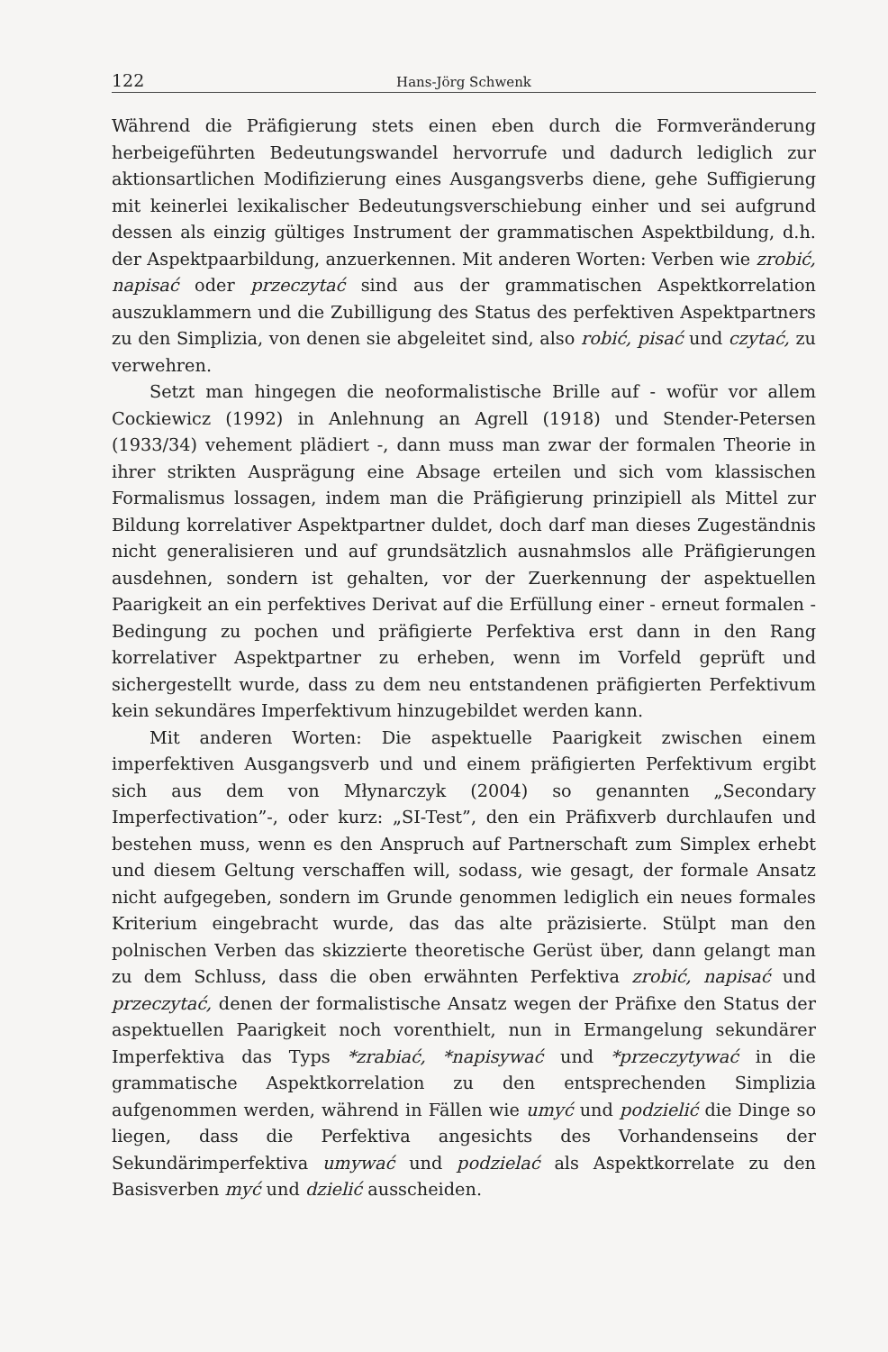122 Hans-Jörg Schwenk
Während die Präfigierung stets einen eben durch die Formveränderung herbeigeführten Bedeutungswandel hervorrufe und dadurch lediglich zur aktionsartlichen Modifizierung eines Ausgangsverbs diene, gehe Suffigierung mit keinerlei lexikalischer Bedeutungsverschiebung einher und sei aufgrund dessen als einzig gültiges Instrument der grammatischen Aspektbildung, d.h. der Aspektpaarbildung, anzuerkennen. Mit anderen Worten: Verben wie zrobić, napisać oder przeczytać sind aus der grammatischen Aspektkorrelation auszuklammern und die Zubilligung des Status des perfektiven Aspektpartners zu den Simplizia, von denen sie abgeleitet sind, also robić, pisać und czytać, zu verwehren.
Setzt man hingegen die neoformalistische Brille auf - wofür vor allem Cockiewicz (1992) in Anlehnung an Agrell (1918) und Stender-Petersen (1933/34) vehement plädiert -, dann muss man zwar der formalen Theorie in ihrer strikten Ausprägung eine Absage erteilen und sich vom klassischen Formalismus lossagen, indem man die Präfigierung prinzipiell als Mittel zur Bildung korrelativer Aspektpartner duldet, doch darf man dieses Zugeständnis nicht generalisieren und auf grundsätzlich ausnahmslos alle Präfigierungen ausdehnen, sondern ist gehalten, vor der Zuerkennung der aspektuellen Paarigkeit an ein perfektives Derivat auf die Erfüllung einer - erneut formalen - Bedingung zu pochen und präfigierte Perfektiva erst dann in den Rang korrelativer Aspektpartner zu erheben, wenn im Vorfeld geprüft und sichergestellt wurde, dass zu dem neu entstandenen präfigierten Perfektivum kein sekundäres Imperfektivum hinzugebildet werden kann.
Mit anderen Worten: Die aspektuelle Paarigkeit zwischen einem imperfektiven Ausgangsverb und und einem präfigierten Perfektivum ergibt sich aus dem von Młynarczyk (2004) so genannten „Secondary Imperfectivation”-, oder kurz: „SI-Test”, den ein Präfixverb durchlaufen und bestehen muss, wenn es den Anspruch auf Partnerschaft zum Simplex erhebt und diesem Geltung verschaffen will, sodass, wie gesagt, der formale Ansatz nicht aufgegeben, sondern im Grunde genommen lediglich ein neues formales Kriterium eingebracht wurde, das das alte präzisierte. Stülpt man den polnischen Verben das skizzierte theoretische Gerüst über, dann gelangt man zu dem Schluss, dass die oben erwähnten Perfektiva zrobić, napisać und przeczytać, denen der formalistische Ansatz wegen der Präfixe den Status der aspektuellen Paarigkeit noch vorenthielt, nun in Ermangelung sekundärer Imperfektiva das Typs *zrabiać, *napisywać und *przeczytywać in die grammatische Aspektkorrelation zu den entsprechenden Simplizia aufgenommen werden, während in Fällen wie umyć und podzielić die Dinge so liegen, dass die Perfektiva angesichts des Vorhandenseins der Sekundärimperfektiva umywać und podzielać als Aspektkorrelate zu den Basisverben myć und dzielić ausscheiden.